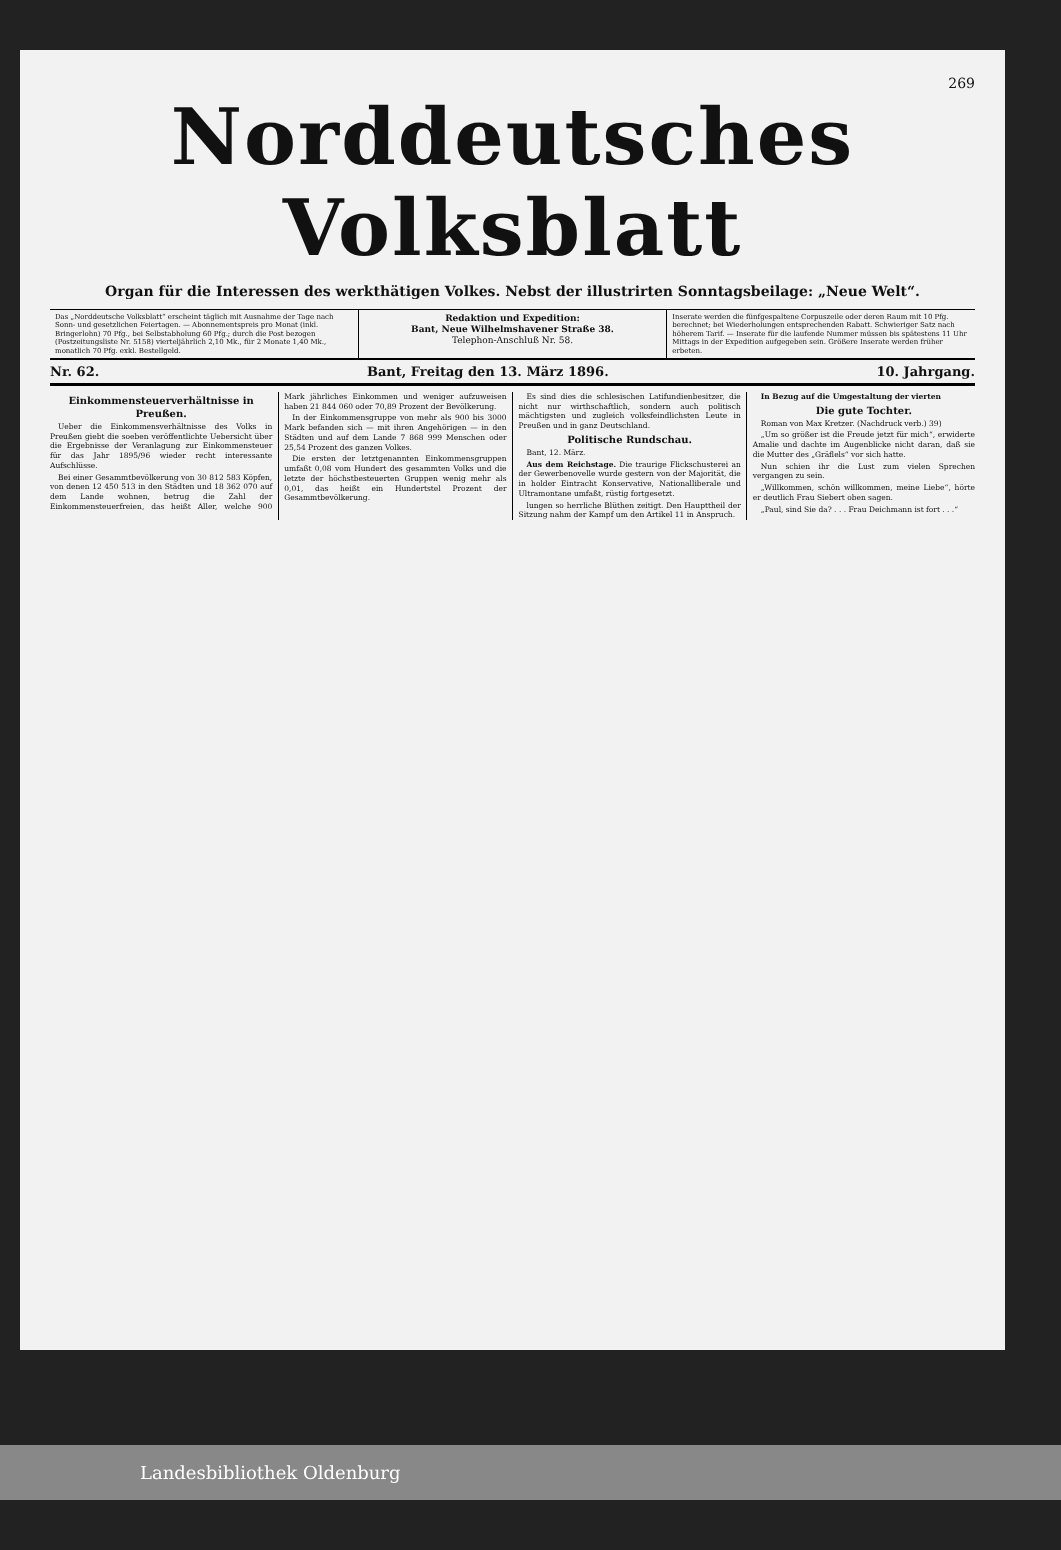269
Norddeutsches Volksblatt
Organ für die Interessen des werkthätigen Volkes. Nebst der illustrirten Sonntagsbeilage: „Neue Welt“.
Das „Norddeutsche Volksblatt“ erscheint täglich mit Ausnahme der Tage nach Sonn- und gesetzlichen Feiertagen. — Abonnementspreis pro Monat (inkl. Bringerlohn) 70 Pfg., bei Selbstabholung 60 Pfg.; durch die Post bezogen (Postzeitungsliste Nr. 5158) vierteljährlich 2,10 Mk., für 2 Monate 1,40 Mk., monatlich 70 Pfg. exkl. Bestellgeld.
Redaktion und Expedition:
Bant, Neue Wilhelmshavener Straße 38.
Telephon-Anschluß Nr. 58.
Inserate werden die fünfgespaltene Corpuszeile oder deren Raum mit 10 Pfg. berechnet; bei Wiederholungen entsprechenden Rabatt. Schwieriger Satz nach höherem Tarif. — Inserate für die laufende Nummer müssen bis spätestens 11 Uhr Mittags in der Expedition aufgegeben sein. Größere Inserate werden früher erbeten.
Nr. 62. Bant, Freitag den 13. März 1896. 10. Jahrgang.
Einkommensteuerverhältnisse in Preußen.
Ueber die Einkommensverhältnisse des Volks in Preußen giebt die soeben veröffentlichte Uebersicht über die Ergebnisse der Veranlagung zur Einkommensteuer für das Jahr 1895/96 wieder recht interessante Aufschlüsse.
Bei einer Gesammtbevölkerung von 30 812 583 Köpfen, von denen 12 450 513 in den Städten und 18 362 070 auf dem Lande wohnen, betrug die Zahl der Einkommensteuerfreien, das heißt Aller, welche 900 Mark jährliches Einkommen und weniger aufzuweisen haben 21 844 060 oder 70,89 Prozent der Bevölkerung.
In der Einkommensgruppe von mehr als 900 bis 3000 Mark befanden sich — mit ihren Angehörigen — in den Städten und auf dem Lande 7 868 999 Menschen oder 25,54 Prozent des ganzen Volkes.
Die ersten der letztgenannten Einkommensgruppen umfaßt 0,08 vom Hundert des gesammten Volks und die letzte der höchstbesteuerten Gruppen wenig mehr als 0,01, das heißt ein Hundertstel Prozent der Gesammtbevölkerung.
Es sind dies die schlesischen Latifundienbesitzer, die nicht nur wirthschaftlich, sondern auch politisch mächtigsten und zugleich volksfeindlichsten Leute in Preußen und in ganz Deutschland.
Politische Rundschau.
Bant, 12. März.
Aus dem Reichstage. Die traurige Flickschusterei an der Gewerbenovelle wurde gestern von der Majorität, die in holder Eintracht Konservative, Nationalliberale und Ultramontane umfaßt, rüstig fortgesetzt.
lungen so herrliche Blüthen zeitigt. Den Haupttheil der Sitzung nahm der Kampf um den Artikel 11 in Anspruch.
In Bezug auf die Umgestaltung der vierten
Die gute Tochter.
Roman von Max Kretzer. (Nachdruck verb.) 39)
„Um so größer ist die Freude jetzt für mich“, erwiderte Amalie und dachte im Augenblicke nicht daran, daß sie die Mutter des „Gräflels“ vor sich hatte.
Nun schien ihr die Lust zum vielen Sprechen vergangen zu sein.
„Willkommen, schön willkommen, meine Liebe“, hörte er deutlich Frau Siebert oben sagen.
„Paul, sind Sie da? . . . Frau Deichmann ist fort . . .“
Landesbibliothek Oldenburg